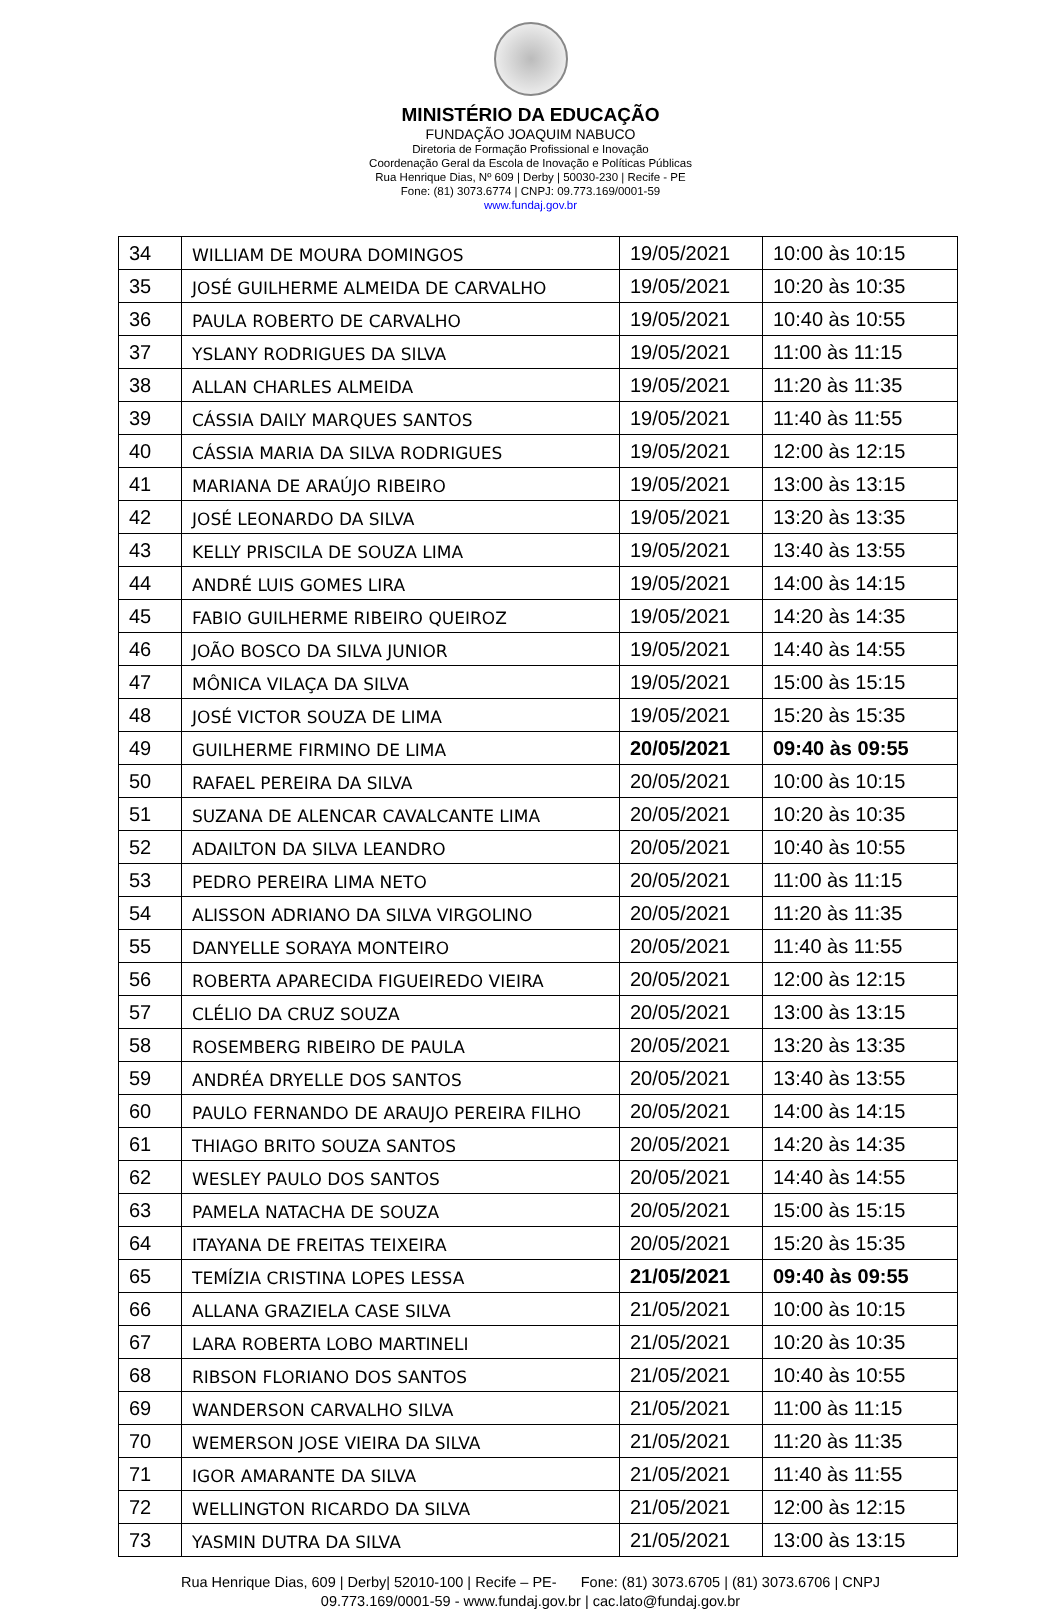MINISTÉRIO DA EDUCAÇÃO
FUNDAÇÃO JOAQUIM NABUCO
Diretoria de Formação Profissional e Inovação
Coordenação Geral da Escola de Inovação e Políticas Públicas
Rua Henrique Dias, Nº 609 | Derby | 50030-230 | Recife - PE
Fone: (81) 3073.6774 | CNPJ: 09.773.169/0001-59
www.fundaj.gov.br
| 34 | WILLIAM DE MOURA DOMINGOS | 19/05/2021 | 10:00 às 10:15 |
| 35 | JOSÉ GUILHERME ALMEIDA DE CARVALHO | 19/05/2021 | 10:20 às 10:35 |
| 36 | PAULA ROBERTO DE CARVALHO | 19/05/2021 | 10:40 às 10:55 |
| 37 | YSLANY RODRIGUES DA SILVA | 19/05/2021 | 11:00 às 11:15 |
| 38 | ALLAN CHARLES ALMEIDA | 19/05/2021 | 11:20 às 11:35 |
| 39 | CÁSSIA DAILY MARQUES SANTOS | 19/05/2021 | 11:40 às 11:55 |
| 40 | CÁSSIA MARIA DA SILVA RODRIGUES | 19/05/2021 | 12:00 às 12:15 |
| 41 | MARIANA DE ARAÚJO RIBEIRO | 19/05/2021 | 13:00 às 13:15 |
| 42 | JOSÉ LEONARDO DA SILVA | 19/05/2021 | 13:20 às 13:35 |
| 43 | KELLY PRISCILA DE SOUZA LIMA | 19/05/2021 | 13:40 às 13:55 |
| 44 | ANDRÉ LUIS GOMES LIRA | 19/05/2021 | 14:00 às 14:15 |
| 45 | FABIO GUILHERME RIBEIRO QUEIROZ | 19/05/2021 | 14:20 às 14:35 |
| 46 | JOÃO BOSCO DA SILVA JUNIOR | 19/05/2021 | 14:40 às 14:55 |
| 47 | MÔNICA VILAÇA DA SILVA | 19/05/2021 | 15:00 às 15:15 |
| 48 | JOSÉ VICTOR SOUZA DE LIMA | 19/05/2021 | 15:20 às 15:35 |
| 49 | GUILHERME FIRMINO DE LIMA | 20/05/2021 | 09:40 às 09:55 |
| 50 | RAFAEL PEREIRA DA SILVA | 20/05/2021 | 10:00 às 10:15 |
| 51 | SUZANA DE ALENCAR CAVALCANTE LIMA | 20/05/2021 | 10:20 às 10:35 |
| 52 | ADAILTON DA SILVA LEANDRO | 20/05/2021 | 10:40 às 10:55 |
| 53 | PEDRO PEREIRA LIMA NETO | 20/05/2021 | 11:00 às 11:15 |
| 54 | ALISSON ADRIANO DA SILVA VIRGOLINO | 20/05/2021 | 11:20 às 11:35 |
| 55 | DANYELLE SORAYA MONTEIRO | 20/05/2021 | 11:40 às 11:55 |
| 56 | ROBERTA APARECIDA FIGUEIREDO VIEIRA | 20/05/2021 | 12:00 às 12:15 |
| 57 | CLÉLIO DA CRUZ SOUZA | 20/05/2021 | 13:00 às 13:15 |
| 58 | ROSEMBERG RIBEIRO DE PAULA | 20/05/2021 | 13:20 às 13:35 |
| 59 | ANDRÉA DRYELLE DOS SANTOS | 20/05/2021 | 13:40 às 13:55 |
| 60 | PAULO FERNANDO DE ARAUJO PEREIRA FILHO | 20/05/2021 | 14:00 às 14:15 |
| 61 | THIAGO BRITO SOUZA SANTOS | 20/05/2021 | 14:20 às 14:35 |
| 62 | WESLEY PAULO DOS SANTOS | 20/05/2021 | 14:40 às 14:55 |
| 63 | PAMELA NATACHA DE SOUZA | 20/05/2021 | 15:00 às 15:15 |
| 64 | ITAYANA DE FREITAS TEIXEIRA | 20/05/2021 | 15:20 às 15:35 |
| 65 | TEMÍZIA CRISTINA LOPES LESSA | 21/05/2021 | 09:40 às 09:55 |
| 66 | ALLANA GRAZIELA CASE SILVA | 21/05/2021 | 10:00 às 10:15 |
| 67 | LARA ROBERTA LOBO MARTINELI | 21/05/2021 | 10:20 às 10:35 |
| 68 | RIBSON FLORIANO DOS SANTOS | 21/05/2021 | 10:40 às 10:55 |
| 69 | WANDERSON CARVALHO SILVA | 21/05/2021 | 11:00 às 11:15 |
| 70 | WEMERSON JOSE VIEIRA DA SILVA | 21/05/2021 | 11:20 às 11:35 |
| 71 | IGOR AMARANTE DA SILVA | 21/05/2021 | 11:40 às 11:55 |
| 72 | WELLINGTON RICARDO DA SILVA | 21/05/2021 | 12:00 às 12:15 |
| 73 | YASMIN DUTRA DA SILVA | 21/05/2021 | 13:00 às 13:15 |
Rua Henrique Dias, 609 | Derby| 52010-100 | Recife – PE- Fone: (81) 3073.6705 | (81) 3073.6706 | CNPJ
09.773.169/0001-59 - www.fundaj.gov.br | cac.lato@fundaj.gov.br